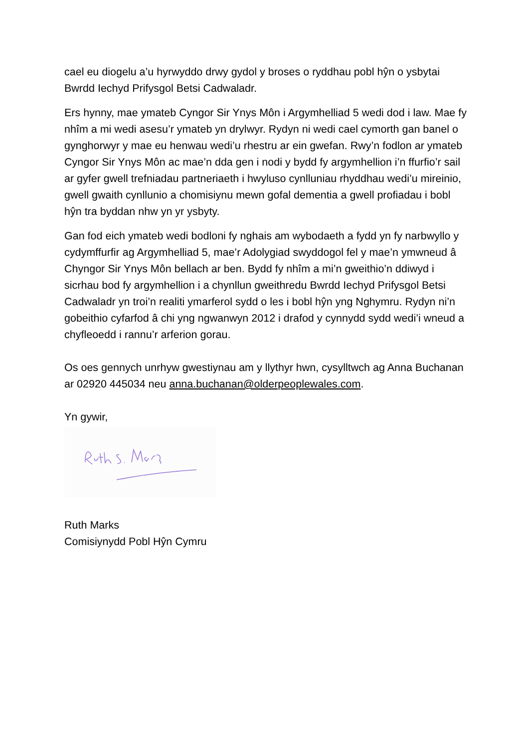cael eu diogelu a’u hyrwyddo drwy gydol y broses o ryddhau pobl hŷn o ysbytai Bwrdd Iechyd Prifysgol Betsi Cadwaladr.
Ers hynny, mae ymateb Cyngor Sir Ynys Môn i Argymhelliad 5 wedi dod i law. Mae fy nhîm a mi wedi asesu’r ymateb yn drylwyr. Rydyn ni wedi cael cymorth gan banel o gynghorwyr y mae eu henwau wedi’u rhestru ar ein gwefan. Rwy’n fodlon ar ymateb Cyngor Sir Ynys Môn ac mae’n dda gen i nodi y bydd fy argymhellion i’n ffurfio’r sail ar gyfer gwell trefniadau partneriaeth i hwyluso cynlluniau rhyddhau wedi’u mireinio, gwell gwaith cynllunio a chomisiynu mewn gofal dementia a gwell profiadau i bobl hŷn tra byddan nhw yn yr ysbyty.
Gan fod eich ymateb wedi bodloni fy nghais am wybodaeth a fydd yn fy narbwyllo y cydymffurfir ag Argymhelliad 5, mae’r Adolygiad swyddogol fel y mae’n ymwneud â Chyngor Sir Ynys Môn bellach ar ben. Bydd fy nhîm a mi’n gweithio’n ddiwyd i sicrhau bod fy argymhellion i a chynllun gweithredu Bwrdd Iechyd Prifysgol Betsi Cadwaladr yn troi’n realiti ymarferol sydd o les i bobl hŷn yng Nghymru. Rydyn ni’n gobeithio cyfarfod â chi yng ngwanwyn 2012 i drafod y cynnydd sydd wedi’i wneud a chyfleoedd i rannu’r arferion gorau.
Os oes gennych unrhyw gwestiynau am y llythyr hwn, cysylltwch ag Anna Buchanan ar 02920 445034 neu anna.buchanan@olderpeoplewales.com.
Yn gywir,
Ruth Marks
Comisiynydd Pobl Hŷn Cymru